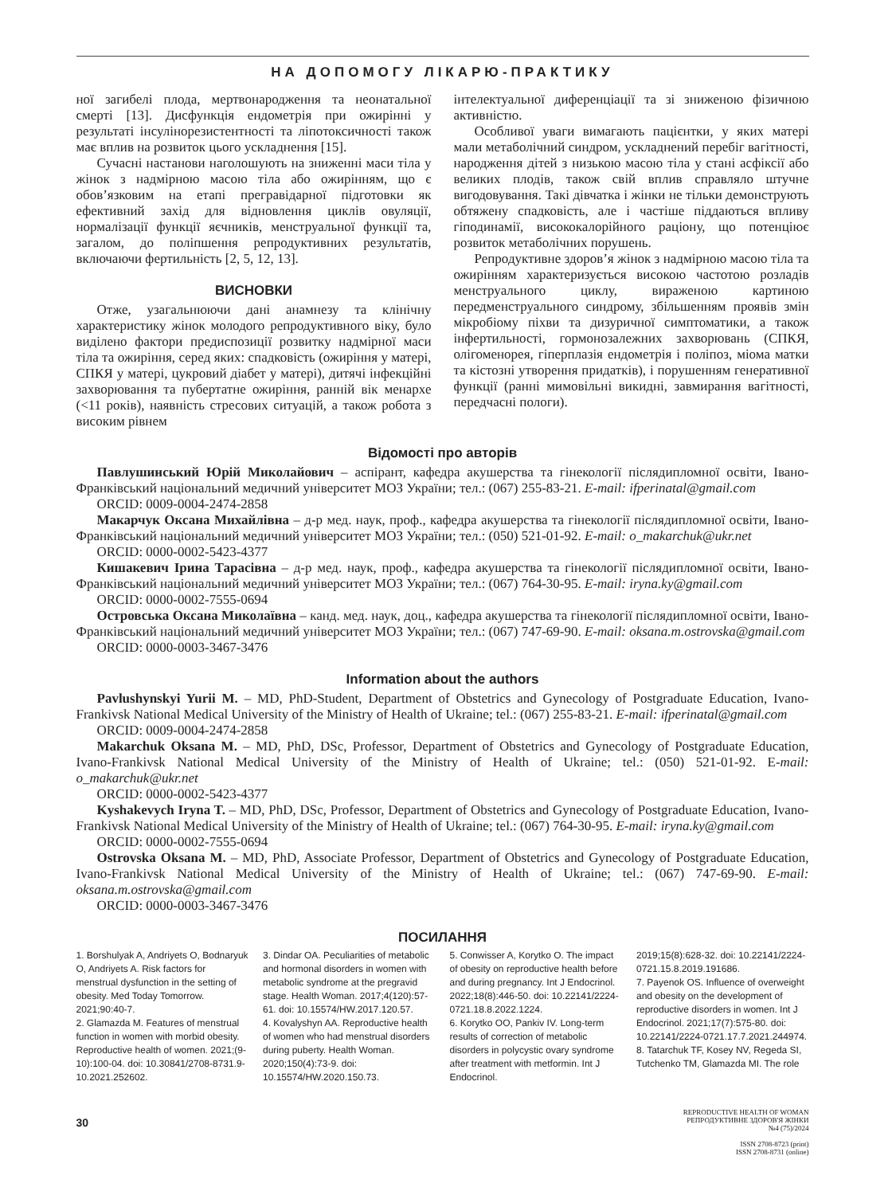НА ДОПОМОГУ ЛІКАРЮ-ПРАКТИКУ
ної загибелі плода, мертвонародження та неонатальної смерті [13]. Дисфункція ендометрія при ожирінні у результаті інсулінорезистентності та ліпотоксичності також має вплив на розвиток цього ускладнення [15].
Сучасні настанови наголошують на зниженні маси тіла у жінок з надмірною масою тіла або ожирінням, що є обов’язковим на етапі прегравідарної підготовки як ефективний захід для відновлення циклів овуляції, нормалізації функції яєчників, менструальної функції та, загалом, до поліпшення репродуктивних результатів, включаючи фертильність [2, 5, 12, 13].
ВИСНОВКИ
Отже, узагальнюючи дані анамнезу та клінічну характеристику жінок молодого репродуктивного віку, було виділено фактори предиспозиції розвитку надмірної маси тіла та ожиріння, серед яких: спадковість (ожиріння у матері, СПКЯ у матері, цукровий діабет у матері), дитячі інфекційні захворювання та пубертатне ожиріння, ранній вік менархе (<11 років), наявність стресових ситуацій, а також робота з високим рівнем
інтелектуальної диференціації та зі зниженою фізичною активністю.
Особливої уваги вимагають пацієнтки, у яких матері мали метаболічний синдром, ускладнений перебіг вагітності, народження дітей з низькою масою тіла у стані асфіксії або великих плодів, також свій вплив справляло штучне вигодовування. Такі дівчатка і жінки не тільки демонструють обтяжену спадковість, але і частіше піддаються впливу гіподинамії, висококалорійного раціону, що потенціює розвиток метаболічних порушень.
Репродуктивне здоров’я жінок з надмірною масою тіла та ожирінням характеризується високою частотою розладів менструального циклу, вираженою картиною передменструального синдрому, збільшенням проявів змін мікробіому піхви та дизуричної симптоматики, а також інфертильності, гормонозалежних захворювань (СПКЯ, олігоменорея, гіперплазія ендометрія і поліпоз, міома матки та кістозні утворення придатків), і порушенням генеративної функції (ранні мимовільні викидні, завмирання вагітності, передчасні пологи).
Відомості про авторів
Павлушинський Юрій Миколайович – аспірант, кафедра акушерства та гінекології післядипломної освіти, Івано-Франківський національний медичний університет МОЗ України; тел.: (067) 255-83-21. E-mail: ifperinatal@gmail.com
ORCID: 0009-0004-2474-2858
Макарчук Оксана Михайлівна – д-р мед. наук, проф., кафедра акушерства та гінекології післядипломної освіти, Івано-Франківський національний медичний університет МОЗ України; тел.: (050) 521-01-92. E-mail: o_makarchuk@ukr.net
ORCID: 0000-0002-5423-4377
Кишакевич Ірина Тарасівна – д-р мед. наук, проф., кафедра акушерства та гінекології післядипломної освіти, Івано-Франківський національний медичний університет МОЗ України; тел.: (067) 764-30-95. E-mail: iryna.ky@gmail.com
ORCID: 0000-0002-7555-0694
Островська Оксана Миколаївна – канд. мед. наук, доц., кафедра акушерства та гінекології післядипломної освіти, Івано-Франківський національний медичний університет МОЗ України; тел.: (067) 747-69-90. E-mail: oksana.m.ostrovska@gmail.com
ORCID: 0000-0003-3467-3476
Information about the authors
Pavlushynskyi Yurii M. – MD, PhD-Student, Department of Obstetrics and Gynecology of Postgraduate Education, Ivano-Frankivsk National Medical University of the Ministry of Health of Ukraine; tel.: (067) 255-83-21. E-mail: ifperinatal@gmail.com
ORCID: 0009-0004-2474-2858
Makarchuk Oksana M. – MD, PhD, DSc, Professor, Department of Obstetrics and Gynecology of Postgraduate Education, Ivano-Frankivsk National Medical University of the Ministry of Health of Ukraine; tel.: (050) 521-01-92. E-mail: o_makarchuk@ukr.net
ORCID: 0000-0002-5423-4377
Kyshakevych Iryna T. – MD, PhD, DSc, Professor, Department of Obstetrics and Gynecology of Postgraduate Education, Ivano-Frankivsk National Medical University of the Ministry of Health of Ukraine; tel.: (067) 764-30-95. E-mail: iryna.ky@gmail.com
ORCID: 0000-0002-7555-0694
Ostrovska Oksana M. – MD, PhD, Associate Professor, Department of Obstetrics and Gynecology of Postgraduate Education, Ivano-Frankivsk National Medical University of the Ministry of Health of Ukraine; tel.: (067) 747-69-90. E-mail: oksana.m.ostrovska@gmail.com
ORCID: 0000-0003-3467-3476
ПОСИЛАННЯ
1. Borshulyak A, Andriyets O, Bodnaryuk O, Andriyets A. Risk factors for menstrual dysfunction in the setting of obesity. Med Today Tomorrow. 2021;90:40-7.
2. Glamazda M. Features of menstrual function in women with morbid obesity. Reproductive health of women. 2021;(9-10):100-04. doi: 10.30841/2708-8731.9-10.2021.252602.
3. Dindar OA. Peculiarities of metabolic and hormonal disorders in women with metabolic syndrome at the pregravid stage. Health Woman. 2017;4(120):57-61. doi: 10.15574/HW.2017.120.57.
4. Kovalyshyn AA. Reproductive health of women who had menstrual disorders during puberty. Health Woman. 2020;150(4):73-9. doi: 10.15574/HW.2020.150.73.
5. Conwisser A, Korytko O. The impact of obesity on reproductive health before and during pregnancy. Int J Endocrinol. 2022;18(8):446-50. doi: 10.22141/2224-0721.18.8.2022.1224.
6. Korytko OO, Pankiv IV. Long-term results of correction of metabolic disorders in polycystic ovary syndrome after treatment with metformin. Int J Endocrinol.
2019;15(8):628-32. doi: 10.22141/2224-0721.15.8.2019.191686.
7. Payenok OS. Influence of overweight and obesity on the development of reproductive disorders in women. Int J Endocrinol. 2021;17(7):575-80. doi: 10.22141/2224-0721.17.7.2021.244974.
8. Tatarchuk TF, Kosey NV, Regeda SI, Tutchenko TM, Glamazda MI. The role
30
REPRODUCTIVE HEALTH OF WOMAN
РЕПРОДУКТИВНЕ ЗДОРОВ'Я ЖІНКИ
№4 (75)/2024
ISSN 2708-8723 (print)
ISSN 2708-8731 (online)